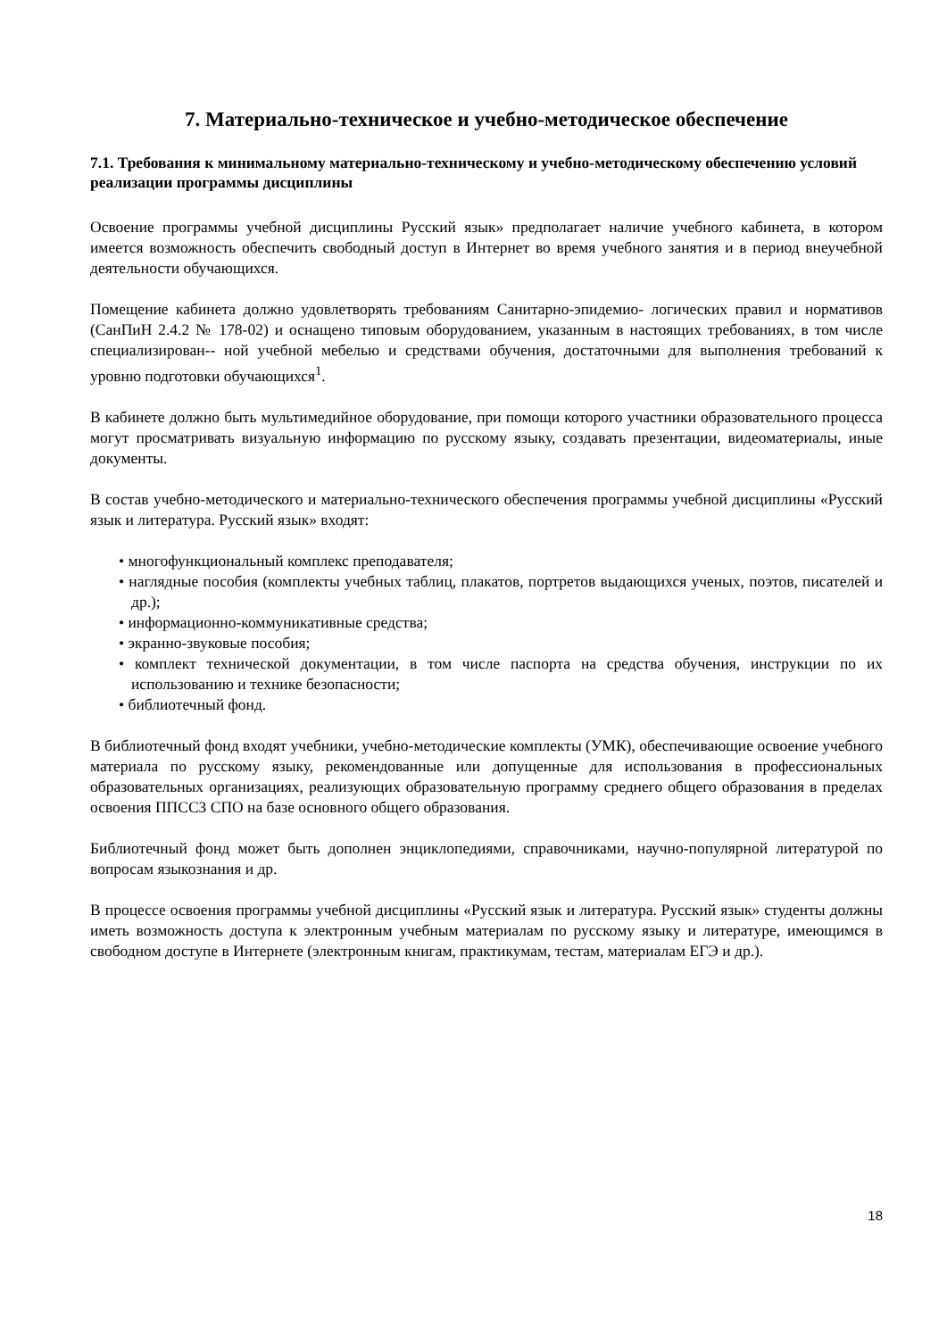7. Материально-техническое и учебно-методическое обеспечение
7.1. Требования к минимальному материально-техническому и учебно-методическому обеспечению условий реализации программы дисциплины
Освоение программы учебной дисциплины Русский язык» предполагает наличие учебного кабинета, в котором имеется возможность обеспечить свободный доступ в Интернет во время учебного занятия и в период внеучебной деятельности обучающихся.
Помещение кабинета должно удовлетворять требованиям Санитарно-эпидемио- логических правил и нормативов (СанПиН 2.4.2 № 178-02) и оснащено типовым оборудованием, указанным в настоящих требованиях, в том числе специализирован-- ной учебной мебелью и средствами обучения, достаточными для выполнения требований к уровню подготовки обучающихся<sup>1</sup>.
В кабинете должно быть мультимедийное оборудование, при помощи которого участники образовательного процесса могут просматривать визуальную информацию по русскому языку, создавать презентации, видеоматериалы, иные документы.
В состав учебно-методического и материально-технического обеспечения программы учебной дисциплины «Русский язык и литература. Русский язык» входят:
• многофункциональный комплекс преподавателя;
• наглядные пособия (комплекты учебных таблиц, плакатов, портретов выдающихся ученых, поэтов, писателей и др.);
• информационно-коммуникативные средства;
• экранно-звуковые пособия;
• комплект технической документации, в том числе паспорта на средства обучения, инструкции по их использованию и технике безопасности;
• библиотечный фонд.
В библиотечный фонд входят учебники, учебно-методические комплекты (УМК), обеспечивающие освоение учебного материала по русскому языку, рекомендованные или допущенные для использования в профессиональных образовательных организациях, реализующих образовательную программу среднего общего образования в пределах освоения ППССЗ СПО на базе основного общего образования.
Библиотечный фонд может быть дополнен энциклопедиями, справочниками, научно-популярной литературой по вопросам языкознания и др.
В процессе освоения программы учебной дисциплины «Русский язык и литература. Русский язык» студенты должны иметь возможность доступа к электронным учебным материалам по русскому языку и литературе, имеющимся в свободном доступе в Интернете (электронным книгам, практикумам, тестам, материалам ЕГЭ и др.).
18